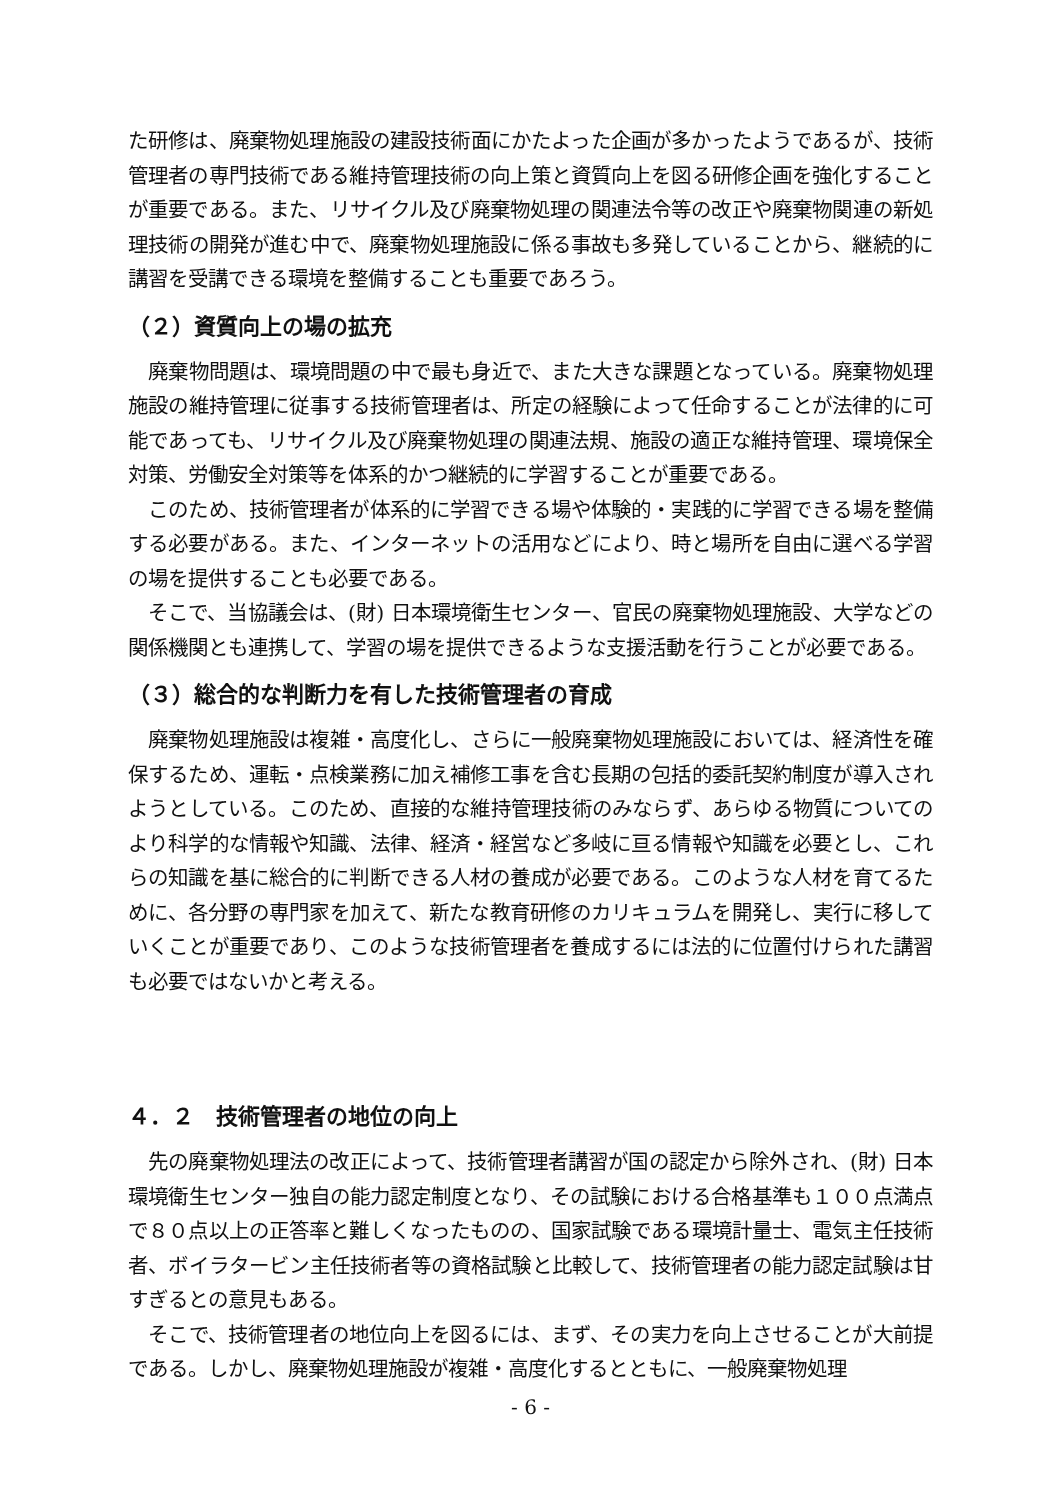た研修は、廃棄物処理施設の建設技術面にかたよった企画が多かったようであるが、技術管理者の専門技術である維持管理技術の向上策と資質向上を図る研修企画を強化することが重要である。また、リサイクル及び廃棄物処理の関連法令等の改正や廃棄物関連の新処理技術の開発が進む中で、廃棄物処理施設に係る事故も多発していることから、継続的に講習を受講できる環境を整備することも重要であろう。
（２）資質向上の場の拡充
　廃棄物問題は、環境問題の中で最も身近で、また大きな課題となっている。廃棄物処理施設の維持管理に従事する技術管理者は、所定の経験によって任命することが法律的に可能であっても、リサイクル及び廃棄物処理の関連法規、施設の適正な維持管理、環境保全対策、労働安全対策等を体系的かつ継続的に学習することが重要である。
　このため、技術管理者が体系的に学習できる場や体験的・実践的に学習できる場を整備する必要がある。また、インターネットの活用などにより、時と場所を自由に選べる学習の場を提供することも必要である。
　そこで、当協議会は、(財) 日本環境衛生センター、官民の廃棄物処理施設、大学などの関係機関とも連携して、学習の場を提供できるような支援活動を行うことが必要である。
（３）総合的な判断力を有した技術管理者の育成
　廃棄物処理施設は複雑・高度化し、さらに一般廃棄物処理施設においては、経済性を確保するため、運転・点検業務に加え補修工事を含む長期の包括的委託契約制度が導入されようとしている。このため、直接的な維持管理技術のみならず、あらゆる物質についてのより科学的な情報や知識、法律、経済・経営など多岐に亘る情報や知識を必要とし、これらの知識を基に総合的に判断できる人材の養成が必要である。このような人材を育てるために、各分野の専門家を加えて、新たな教育研修のカリキュラムを開発し、実行に移していくことが重要であり、このような技術管理者を養成するには法的に位置付けられた講習も必要ではないかと考える。
４．２　技術管理者の地位の向上
　先の廃棄物処理法の改正によって、技術管理者講習が国の認定から除外され、(財) 日本環境衛生センター独自の能力認定制度となり、その試験における合格基準も１００点満点で８０点以上の正答率と難しくなったものの、国家試験である環境計量士、電気主任技術者、ボイラタービン主任技術者等の資格試験と比較して、技術管理者の能力認定試験は甘すぎるとの意見もある。
　そこで、技術管理者の地位向上を図るには、まず、その実力を向上させることが大前提である。しかし、廃棄物処理施設が複雑・高度化するとともに、一般廃棄物処理
- 6 -